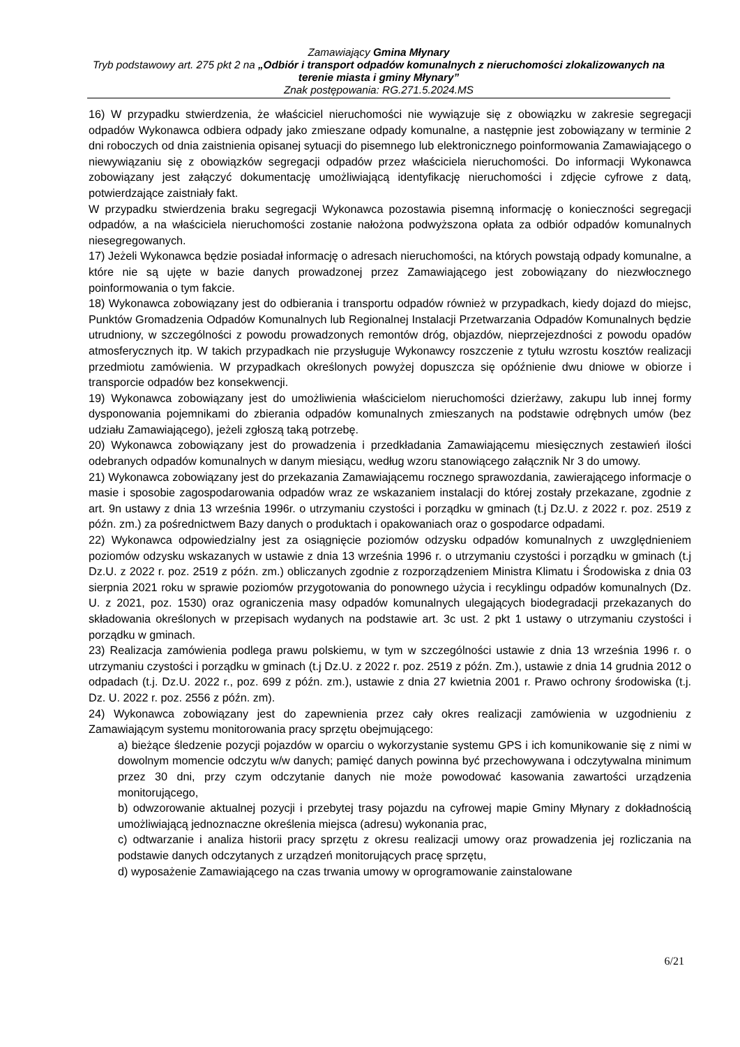Zamawiający Gmina Młynary
Tryb podstawowy art. 275 pkt 2 na „Odbiór i transport odpadów komunalnych z nieruchomości zlokalizowanych na terenie miasta i gminy Młynary”
Znak postępowania: RG.271.5.2024.MS
16) W przypadku stwierdzenia, że właściciel nieruchomości nie wywiązuje się z obowiązku w zakresie segregacji odpadów Wykonawca odbiera odpady jako zmieszane odpady komunalne, a następnie jest zobowiązany w terminie 2 dni roboczych od dnia zaistnienia opisanej sytuacji do pisemnego lub elektronicznego poinformowania Zamawiającego o niewywiązaniu się z obowiązków segregacji odpadów przez właściciela nieruchomości. Do informacji Wykonawca zobowiązany jest załączyć dokumentację umożliwiającą identyfikację nieruchomości i zdjęcie cyfrowe z datą, potwierdzające zaistniały fakt.
W przypadku stwierdzenia braku segregacji Wykonawca pozostawia pisemną informację o konieczności segregacji odpadów, a na właściciela nieruchomości zostanie nałożona podwyższona opłata za odbiór odpadów komunalnych niesegregowanych.
17) Jeżeli Wykonawca będzie posiadał informację o adresach nieruchomości, na których powstają odpady komunalne, a które nie są ujęte w bazie danych prowadzonej przez Zamawiającego jest zobowiązany do niezwłocznego poinformowania o tym fakcie.
18) Wykonawca zobowiązany jest do odbierania i transportu odpadów również w przypadkach, kiedy dojazd do miejsc, Punktów Gromadzenia Odpadów Komunalnych lub Regionalnej Instalacji Przetwarzania Odpadów Komunalnych będzie utrudniony, w szczególności z powodu prowadzonych remontów dróg, objazdów, nieprzejezdności z powodu opadów atmosferycznych itp. W takich przypadkach nie przysługuje Wykonawcy roszczenie z tytułu wzrostu kosztów realizacji przedmiotu zamówienia. W przypadkach określonych powyżej dopuszcza się opóźnienie dwu dniowe w obiorze i transporcie odpadów bez konsekwencji.
19) Wykonawca zobowiązany jest do umożliwienia właścicielom nieruchomości dzierżawy, zakupu lub innej formy dysponowania pojemnikami do zbierania odpadów komunalnych zmieszanych na podstawie odrębnych umów (bez udziału Zamawiającego), jeżeli zgłoszą taką potrzebę.
20) Wykonawca zobowiązany jest do prowadzenia i przedkładania Zamawiającemu miesięcznych zestawień ilości odebranych odpadów komunalnych w danym miesiącu, według wzoru stanowiącego załącznik Nr 3 do umowy.
21) Wykonawca zobowiązany jest do przekazania Zamawiającemu rocznego sprawozdania, zawierającego informacje o masie i sposobie zagospodarowania odpadów wraz ze wskazaniem instalacji do której zostały przekazane, zgodnie z art. 9n ustawy z dnia 13 września 1996r. o utrzymaniu czystości i porządku w gminach (t.j Dz.U. z 2022 r. poz. 2519 z późn. zm.) za pośrednictwem Bazy danych o produktach i opakowaniach oraz o gospodarce odpadami.
22) Wykonawca odpowiedzialny jest za osiągnięcie poziomów odzysku odpadów komunalnych z uwzględnieniem poziomów odzysku wskazanych w ustawie z dnia 13 września 1996 r. o utrzymaniu czystości i porządku w gminach (t.j Dz.U. z 2022 r. poz. 2519 z późn. zm.) obliczanych zgodnie z rozporządzeniem Ministra Klimatu i Środowiska z dnia 03 sierpnia 2021 roku w sprawie poziomów przygotowania do ponownego użycia i recyklingu odpadów komunalnych (Dz. U. z 2021, poz. 1530) oraz ograniczenia masy odpadów komunalnych ulegających biodegradacji przekazanych do składowania określonych w przepisach wydanych na podstawie art. 3c ust. 2 pkt 1 ustawy o utrzymaniu czystości i porządku w gminach.
23) Realizacja zamówienia podlega prawu polskiemu, w tym w szczególności ustawie z dnia 13 września 1996 r. o utrzymaniu czystości i porządku w gminach (t.j Dz.U. z 2022 r. poz. 2519 z późn. Zm.), ustawie z dnia 14 grudnia 2012 o odpadach (t.j. Dz.U. 2022 r., poz. 699 z późn. zm.), ustawie z dnia 27 kwietnia 2001 r. Prawo ochrony środowiska (t.j. Dz. U. 2022 r. poz. 2556 z późn. zm).
24) Wykonawca zobowiązany jest do zapewnienia przez cały okres realizacji zamówienia w uzgodnieniu z Zamawiającym systemu monitorowania pracy sprzętu obejmującego:
a) bieżące śledzenie pozycji pojazdów w oparciu o wykorzystanie systemu GPS i ich komunikowanie się z nimi w dowolnym momencie odczytu w/w danych; pamięć danych powinna być przechowywana i odczytywalna minimum przez 30 dni, przy czym odczytanie danych nie może powodować kasowania zawartości urządzenia monitorującego,
b) odwzorowanie aktualnej pozycji i przebytej trasy pojazdu na cyfrowej mapie Gminy Młynary z dokładnością umożliwiającą jednoznaczne określenia miejsca (adresu) wykonania prac,
c) odtwarzanie i analiza historii pracy sprzętu z okresu realizacji umowy oraz prowadzenia jej rozliczania na podstawie danych odczytanych z urządzeń monitorujących pracę sprzętu,
d) wyposażenie Zamawiającego na czas trwania umowy w oprogramowanie zainstalowane
6/21